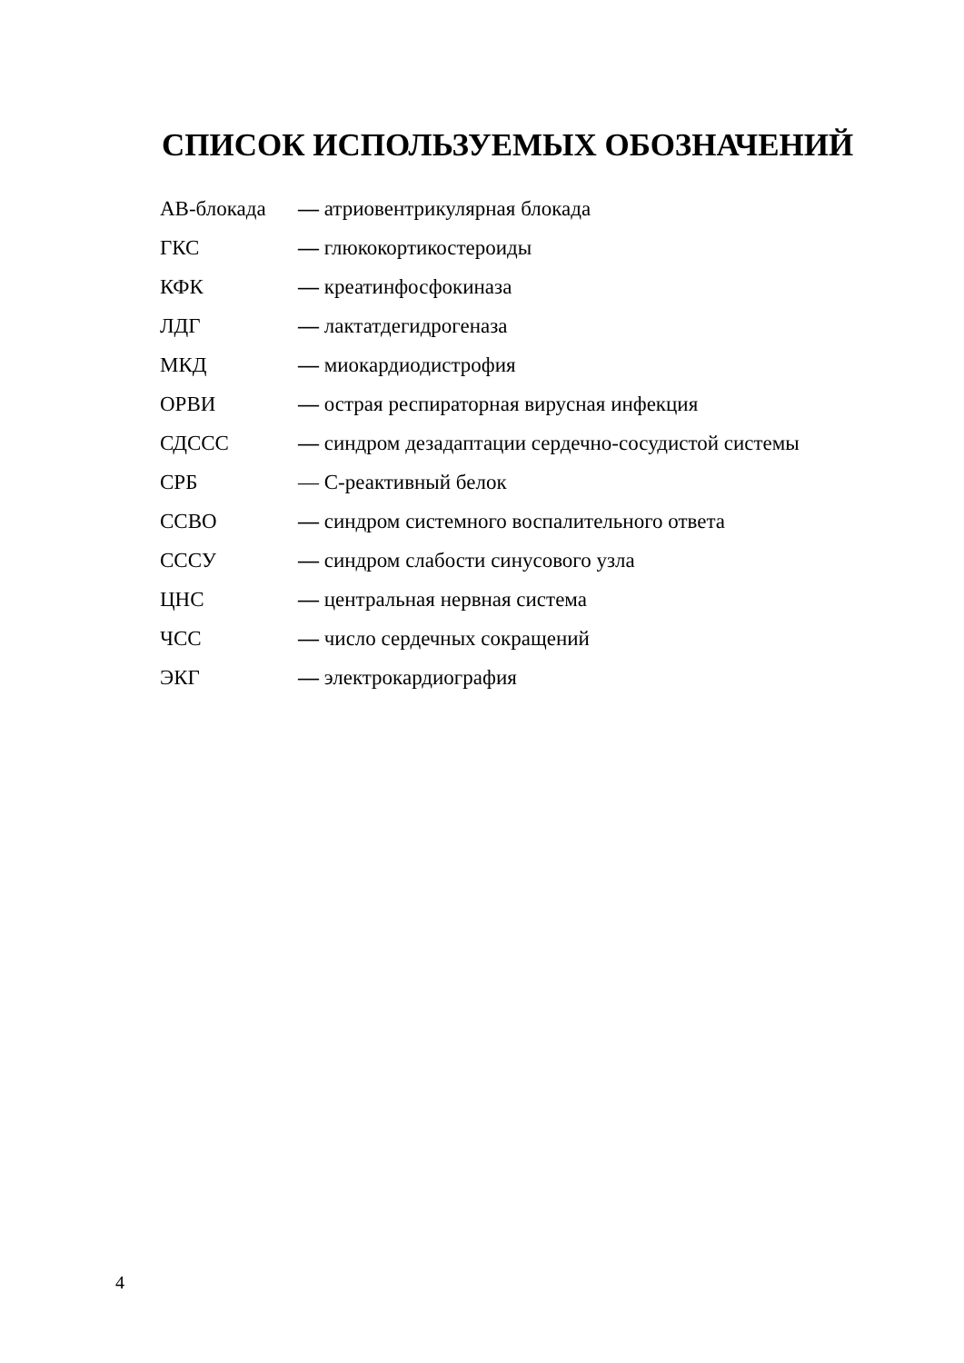СПИСОК ИСПОЛЬЗУЕМЫХ ОБОЗНАЧЕНИЙ
| АВ-блокада | — атриовентрикулярная блокада |
| ГКС | — глюкокортикостероиды |
| КФК | — креатинфосфокиназа |
| ЛДГ | — лактатдегидрогеназа |
| МКД | — миокардиодистрофия |
| ОРВИ | — острая респираторная вирусная инфекция |
| СДССС | — синдром дезадаптации сердечно-сосудистой системы |
| СРБ | — С-реактивный белок |
| ССВО | — синдром системного воспалительного ответа |
| СССУ | — синдром слабости синусового узла |
| ЦНС | — центральная нервная система |
| ЧСС | — число сердечных сокращений |
| ЭКГ | — электрокардиография |
4